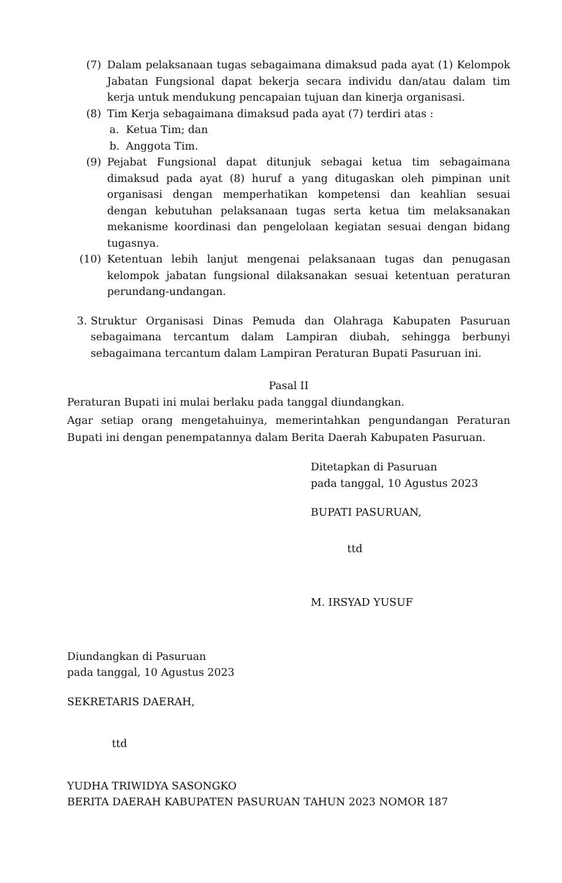(7) Dalam pelaksanaan tugas sebagaimana dimaksud pada ayat (1) Kelompok Jabatan Fungsional dapat bekerja secara individu dan/atau dalam tim kerja untuk mendukung pencapaian tujuan dan kinerja organisasi.
(8) Tim Kerja sebagaimana dimaksud pada ayat (7) terdiri atas :
a. Ketua Tim; dan
b. Anggota Tim.
(9) Pejabat Fungsional dapat ditunjuk sebagai ketua tim sebagaimana dimaksud pada ayat (8) huruf a yang ditugaskan oleh pimpinan unit organisasi dengan memperhatikan kompetensi dan keahlian sesuai dengan kebutuhan pelaksanaan tugas serta ketua tim melaksanakan mekanisme koordinasi dan pengelolaan kegiatan sesuai dengan bidang tugasnya.
(10) Ketentuan lebih lanjut mengenai pelaksanaan tugas dan penugasan kelompok jabatan fungsional dilaksanakan sesuai ketentuan peraturan perundang-undangan.
3. Struktur Organisasi Dinas Pemuda dan Olahraga Kabupaten Pasuruan sebagaimana tercantum dalam Lampiran diubah, sehingga berbunyi sebagaimana tercantum dalam Lampiran Peraturan Bupati Pasuruan ini.
Pasal II
Peraturan Bupati ini mulai berlaku pada tanggal diundangkan.
Agar setiap orang mengetahuinya, memerintahkan pengundangan Peraturan Bupati ini dengan penempatannya dalam Berita Daerah Kabupaten Pasuruan.
Ditetapkan di Pasuruan
pada tanggal, 10 Agustus 2023
BUPATI PASURUAN,
ttd
M. IRSYAD YUSUF
Diundangkan di Pasuruan
pada tanggal, 10 Agustus 2023
SEKRETARIS DAERAH,
ttd
YUDHA TRIWIDYA SASONGKO
BERITA DAERAH KABUPATEN PASURUAN TAHUN 2023 NOMOR 187